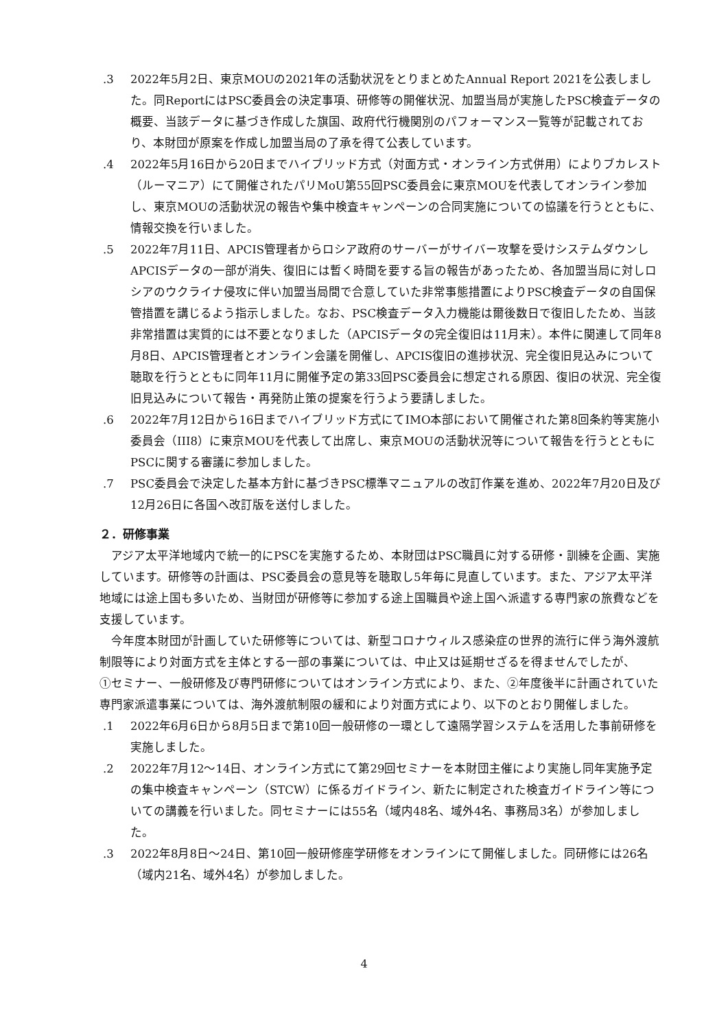.3 2022年5月2日、東京MOUの2021年の活動状況をとりまとめたAnnual Report 2021を公表しました。同ReportにはPSC委員会の決定事項、研修等の開催状況、加盟当局が実施したPSC検査データの概要、当該データに基づき作成した旗国、政府代行機関別のパフォーマンス一覧等が記載されており、本財団が原案を作成し加盟当局の了承を得て公表しています。
.4 2022年5月16日から20日までハイブリッド方式（対面方式・オンライン方式併用）によりブカレスト（ルーマニア）にて開催されたパリMoU第55回PSC委員会に東京MOUを代表してオンライン参加し、東京MOUの活動状況の報告や集中検査キャンペーンの合同実施についての協議を行うとともに、情報交換を行いました。
.5 2022年7月11日、APCIS管理者からロシア政府のサーバーがサイバー攻撃を受けシステムダウンしAPCISデータの一部が消失、復旧には暫く時間を要する旨の報告があったため、各加盟当局に対しロシアのウクライナ侵攻に伴い加盟当局間で合意していた非常事態措置によりPSC検査データの自国保管措置を講じるよう指示しました。なお、PSC検査データ入力機能は爾後数日で復旧したため、当該非常措置は実質的には不要となりました（APCISデータの完全復旧は11月末）。本件に関連して同年8月8日、APCIS管理者とオンライン会議を開催し、APCIS復旧の進捗状況、完全復旧見込みについて聴取を行うとともに同年11月に開催予定の第33回PSC委員会に想定される原因、復旧の状況、完全復旧見込みについて報告・再発防止策の提案を行うよう要請しました。
.6 2022年7月12日から16日までハイブリッド方式にてIMO本部において開催された第8回条約等実施小委員会（III8）に東京MOUを代表して出席し、東京MOUの活動状況等について報告を行うとともにPSCに関する審議に参加しました。
.7 PSC委員会で決定した基本方針に基づきPSC標準マニュアルの改訂作業を進め、2022年7月20日及び12月26日に各国へ改訂版を送付しました。
２．研修事業
　アジア太平洋地域内で統一的にPSCを実施するため、本財団はPSC職員に対する研修・訓練を企画、実施しています。研修等の計画は、PSC委員会の意見等を聴取し5年毎に見直しています。また、アジア太平洋地域には途上国も多いため、当財団が研修等に参加する途上国職員や途上国へ派遣する専門家の旅費などを支援しています。
　今年度本財団が計画していた研修等については、新型コロナウィルス感染症の世界的流行に伴う海外渡航制限等により対面方式を主体とする一部の事業については、中止又は延期せざるを得ませんでしたが、
①セミナー、一般研修及び専門研修についてはオンライン方式により、また、②年度後半に計画されていた専門家派遣事業については、海外渡航制限の緩和により対面方式により、以下のとおり開催しました。
.1 2022年6月6日から8月5日まで第10回一般研修の一環として遠隔学習システムを活用した事前研修を実施しました。
.2 2022年7月12～14日、オンライン方式にて第29回セミナーを本財団主催により実施し同年実施予定の集中検査キャンペーン（STCW）に係るガイドライン、新たに制定された検査ガイドライン等についての講義を行いました。同セミナーには55名（域内48名、域外4名、事務局3名）が参加しました。
.3 2022年8月8日～24日、第10回一般研修座学研修をオンラインにて開催しました。同研修には26名（域内21名、域外4名）が参加しました。
4